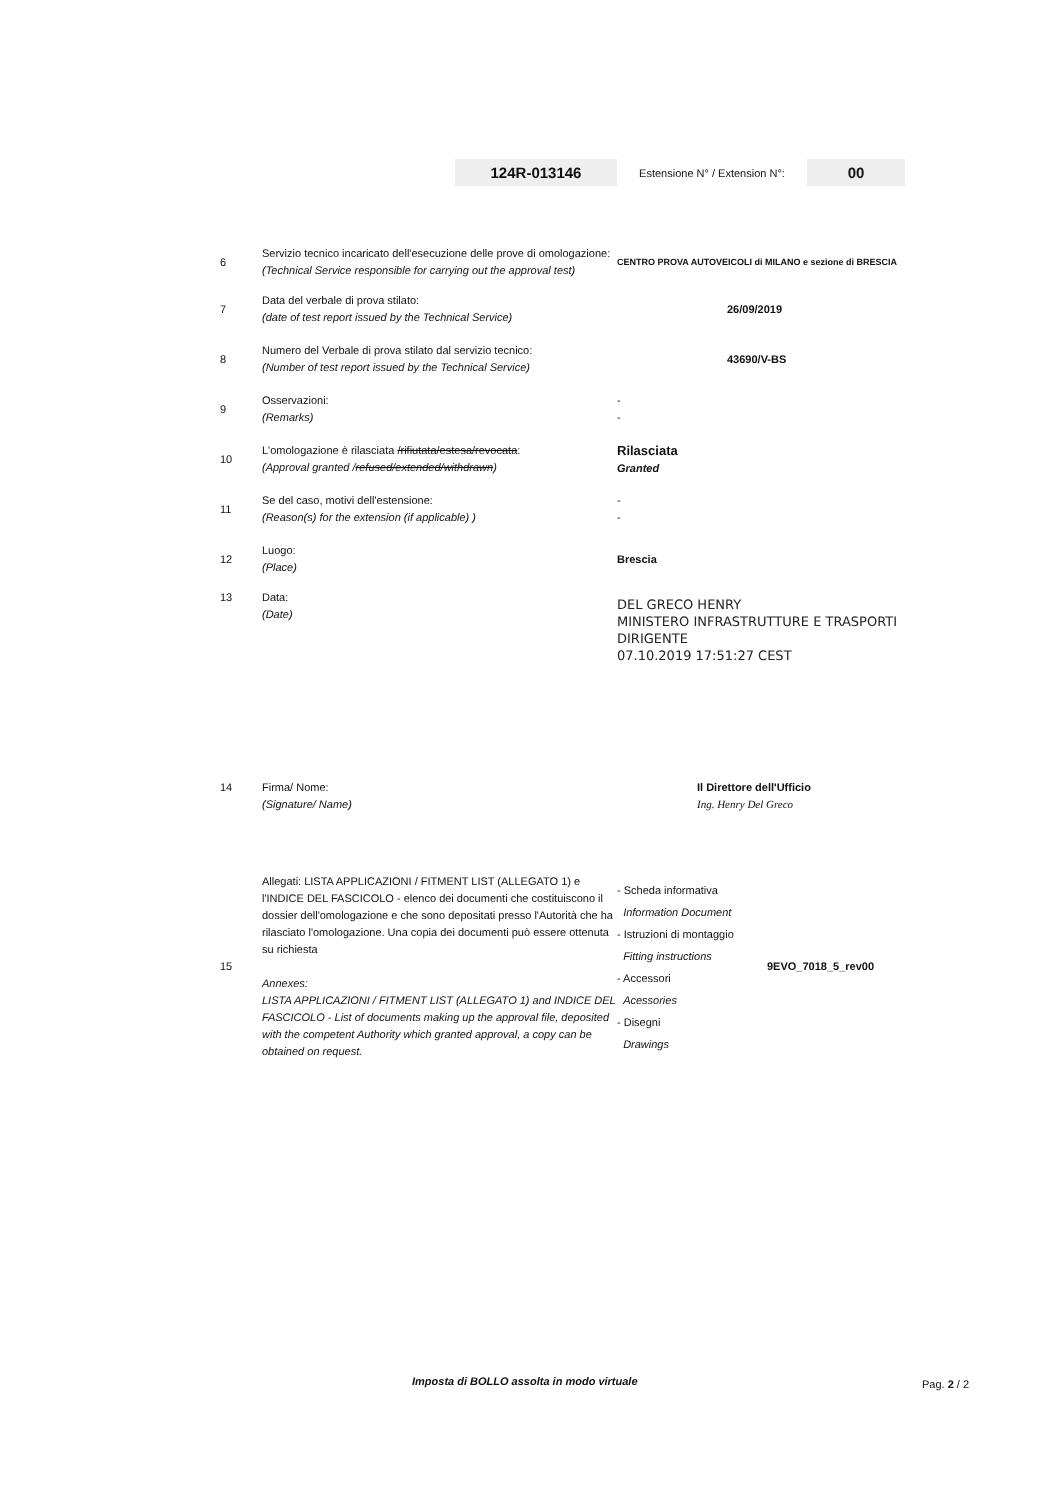124R-013146
Estensione N° / Extension N°:
00
| 6 | Servizio tecnico incaricato dell'esecuzione delle prove di omologazione: (Technical Service responsible for carrying out the approval test) | CENTRO PROVA AUTOVEICOLI di MILANO e sezione di BRESCIA |
| 7 | Data del verbale di prova stilato: (date of test report issued by the Technical Service) | 26/09/2019 |
| 8 | Numero del Verbale di prova stilato dal servizio tecnico: (Number of test report issued by the Technical Service) | 43690/V-BS |
| 9 | Osservazioni: (Remarks) | - - |
| 10 | L'omologazione è rilasciata /rifiutata/estesa/revocata : (Approval granted / refused/extended/withdrawn ) | Rilasciata Granted |
| 11 | Se del caso, motivi dell'estensione: (Reason(s) for the extension (if applicable) ) | - - |
| 12 | Luogo: (Place) | Brescia |
| 13 | Data: (Date) | DEL GRECO HENRY MINISTERO INFRASTRUTTURE E TRASPORTI DIRIGENTE 07.10.2019 17:51:27 CEST |
| 14 | Firma/ Nome: (Signature/ Name) | Il Direttore dell'Ufficio Ing. Henry Del Greco |
| 15 | Allegati: LISTA APPLICAZIONI / FITMENT LIST (ALLEGATO 1) e l'INDICE DEL FASCICOLO - elenco dei documenti che costituiscono il dossier dell'omologazione e che sono depositati presso l'Autorità che ha rilasciato l'omologazione. Una copia dei documenti può essere ottenuta su richiesta Annexes: LISTA APPLICAZIONI / FITMENT LIST (ALLEGATO 1) and INDICE DEL FASCICOLO - List of documents making up the approval file, deposited with the competent Authority which granted approval, a copy can be obtained on request. | - Scheda informativa Information Document - Istruzioni di montaggio Fitting instructions - Accessori Acessories - Disegni Drawings 9EVO_7018_5_rev00 |
Imposta di BOLLO assolta in modo virtuale
Pag. 2 / 2